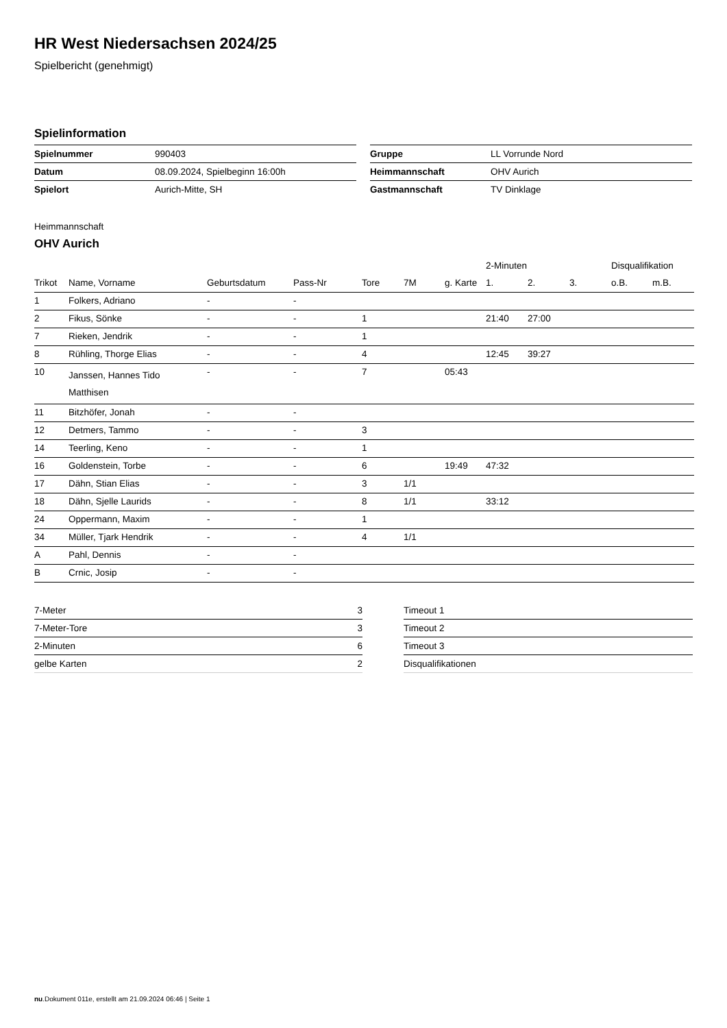HR West Niedersachsen 2024/25
Spielbericht (genehmigt)
Spielinformation
| Spielnummer | 990403 |
| Datum | 08.09.2024, Spielbeginn 16:00h |
| Spielort | Aurich-Mitte, SH |
| Gruppe | LL Vorrunde Nord |
| Heimmannschaft | OHV Aurich |
| Gastmannschaft | TV Dinklage |
Heimmannschaft
OHV Aurich
| | | | | | | | 2-Minuten | | | Disqualifikation | |
| --- | --- | --- | --- | --- | --- | --- | --- | --- | --- | --- | --- |
| Trikot | Name, Vorname | Geburtsdatum | Pass-Nr | Tore | 7M | g. Karte | 1. | 2. | 3. | o.B. | m.B. |
| 1 | Folkers, Adriano | - | - | | | | | | | | |
| 2 | Fikus, Sönke | - | - | 1 | | | 21:40 | 27:00 | | | |
| 7 | Rieken, Jendrik | - | - | 1 | | | | | | | |
| 8 | Rühling, Thorge Elias | - | - | 4 | | | 12:45 | 39:27 | | | |
| 10 | Janssen, Hannes Tido Matthisen | - | - | 7 | | 05:43 | | | | | |
| 11 | Bitzhöfer, Jonah | - | - | | | | | | | | |
| 12 | Detmers, Tammo | - | - | 3 | | | | | | | |
| 14 | Teerling, Keno | - | - | 1 | | | | | | | |
| 16 | Goldenstein, Torbe | - | - | 6 | | 19:49 | 47:32 | | | | |
| 17 | Dähn, Stian Elias | - | - | 3 | 1/1 | | | | | | |
| 18 | Dähn, Sjelle Laurids | - | - | 8 | 1/1 | | 33:12 | | | | |
| 24 | Oppermann, Maxim | - | - | 1 | | | | | | | |
| 34 | Müller, Tjark Hendrik | - | - | 4 | 1/1 | | | | | | |
| A | Pahl, Dennis | - | - | | | | | | | | |
| B | Crnic, Josip | - | - | | | | | | | | |
| 7-Meter | 3 |
| 7-Meter-Tore | 3 |
| 2-Minuten | 6 |
| gelbe Karten | 2 |
| Timeout 1 |
| Timeout 2 |
| Timeout 3 |
| Disqualifikationen |
nu.Dokument 011e, erstellt am 21.09.2024 06:46 | Seite 1